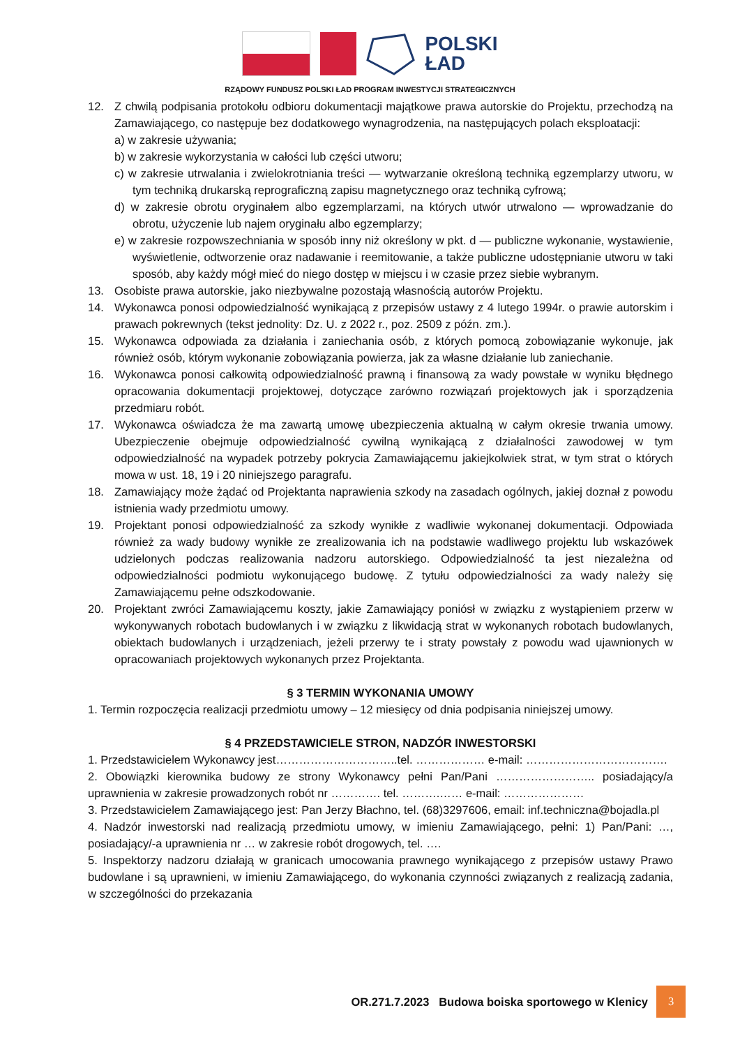POLSKI
ŁAD
RZĄDOWY FUNDUSZ POLSKI ŁAD PROGRAM INWESTYCJI STRATEGICZNYCH
12. Z chwilą podpisania protokołu odbioru dokumentacji majątkowe prawa autorskie do Projektu, przechodzą na Zamawiającego, co następuje bez dodatkowego wynagrodzenia, na następujących polach eksploatacji:
a) w zakresie używania;
b) w zakresie wykorzystania w całości lub części utworu;
c) w zakresie utrwalania i zwielokrotniania treści — wytwarzanie określoną techniką egzemplarzy utworu, w tym techniką drukarską reprograficzną zapisu magnetycznego oraz techniką cyfrową;
d) w zakresie obrotu oryginałem albo egzemplarzami, na których utwór utrwalono — wprowadzanie do obrotu, użyczenie lub najem oryginału albo egzemplarzy;
e) w zakresie rozpowszechniania w sposób inny niż określony w pkt. d — publiczne wykonanie, wystawienie, wyświetlenie, odtworzenie oraz nadawanie i reemitowanie, a także publiczne udostępnianie utworu w taki sposób, aby każdy mógł mieć do niego dostęp w miejscu i w czasie przez siebie wybranym.
13. Osobiste prawa autorskie, jako niezbywalne pozostają własnością autorów Projektu.
14. Wykonawca ponosi odpowiedzialność wynikającą z przepisów ustawy z 4 lutego 1994r. o prawie autorskim i prawach pokrewnych (tekst jednolity: Dz. U. z 2022 r., poz. 2509 z późn. zm.).
15. Wykonawca odpowiada za działania i zaniechania osób, z których pomocą zobowiązanie wykonuje, jak również osób, którym wykonanie zobowiązania powierza, jak za własne działanie lub zaniechanie.
16. Wykonawca ponosi całkowitą odpowiedzialność prawną i finansową za wady powstałe w wyniku błędnego opracowania dokumentacji projektowej, dotyczące zarówno rozwiązań projektowych jak i sporządzenia przedmiaru robót.
17. Wykonawca oświadcza że ma zawartą umowę ubezpieczenia aktualną w całym okresie trwania umowy. Ubezpieczenie obejmuje odpowiedzialność cywilną wynikającą z działalności zawodowej w tym odpowiedzialność na wypadek potrzeby pokrycia Zamawiającemu jakiejkolwiek strat, w tym strat o których mowa w ust. 18, 19 i 20 niniejszego paragrafu.
18. Zamawiający może żądać od Projektanta naprawienia szkody na zasadach ogólnych, jakiej doznał z powodu istnienia wady przedmiotu umowy.
19. Projektant ponosi odpowiedzialność za szkody wynikłe z wadliwie wykonanej dokumentacji. Odpowiada również za wady budowy wynikłe ze zrealizowania ich na podstawie wadliwego projektu lub wskazówek udzielonych podczas realizowania nadzoru autorskiego. Odpowiedzialność ta jest niezależna od odpowiedzialności podmiotu wykonującego budowę. Z tytułu odpowiedzialności za wady należy się Zamawiającemu pełne odszkodowanie.
20. Projektant zwróci Zamawiającemu koszty, jakie Zamawiający poniósł w związku z wystąpieniem przerw w wykonywanych robotach budowlanych i w związku z likwidacją strat w wykonanych robotach budowlanych, obiektach budowlanych i urządzeniach, jeżeli przerwy te i straty powstały z powodu wad ujawnionych w opracowaniach projektowych wykonanych przez Projektanta.
§ 3 TERMIN WYKONANIA UMOWY
1. Termin rozpoczęcia realizacji przedmiotu umowy – 12 miesięcy od dnia podpisania niniejszej umowy.
§ 4 PRZEDSTAWICIELE STRON, NADZÓR INWESTORSKI
1. Przedstawicielem Wykonawcy jest…………………………..tel. ……………… e-mail: ……………………………….
2. Obowiązki kierownika budowy ze strony Wykonawcy pełni Pan/Pani …………………….. posiadający/a uprawnienia w zakresie prowadzonych robót nr …………. tel. ……….…… e-mail: …………………
3. Przedstawicielem Zamawiającego jest: Pan Jerzy Błachno, tel. (68)3297606, email: inf.techniczna@bojadla.pl
4. Nadzór inwestorski nad realizacją przedmiotu umowy, w imieniu Zamawiającego, pełni: 1) Pan/Pani: …, posiadający/-a uprawnienia nr … w zakresie robót drogowych, tel. ….
5. Inspektorzy nadzoru działają w granicach umocowania prawnego wynikającego z przepisów ustawy Prawo budowlane i są uprawnieni, w imieniu Zamawiającego, do wykonania czynności związanych z realizacją zadania, w szczególności do przekazania
OR.271.7.2023 Budowa boiska sportowego w Klenicy 3